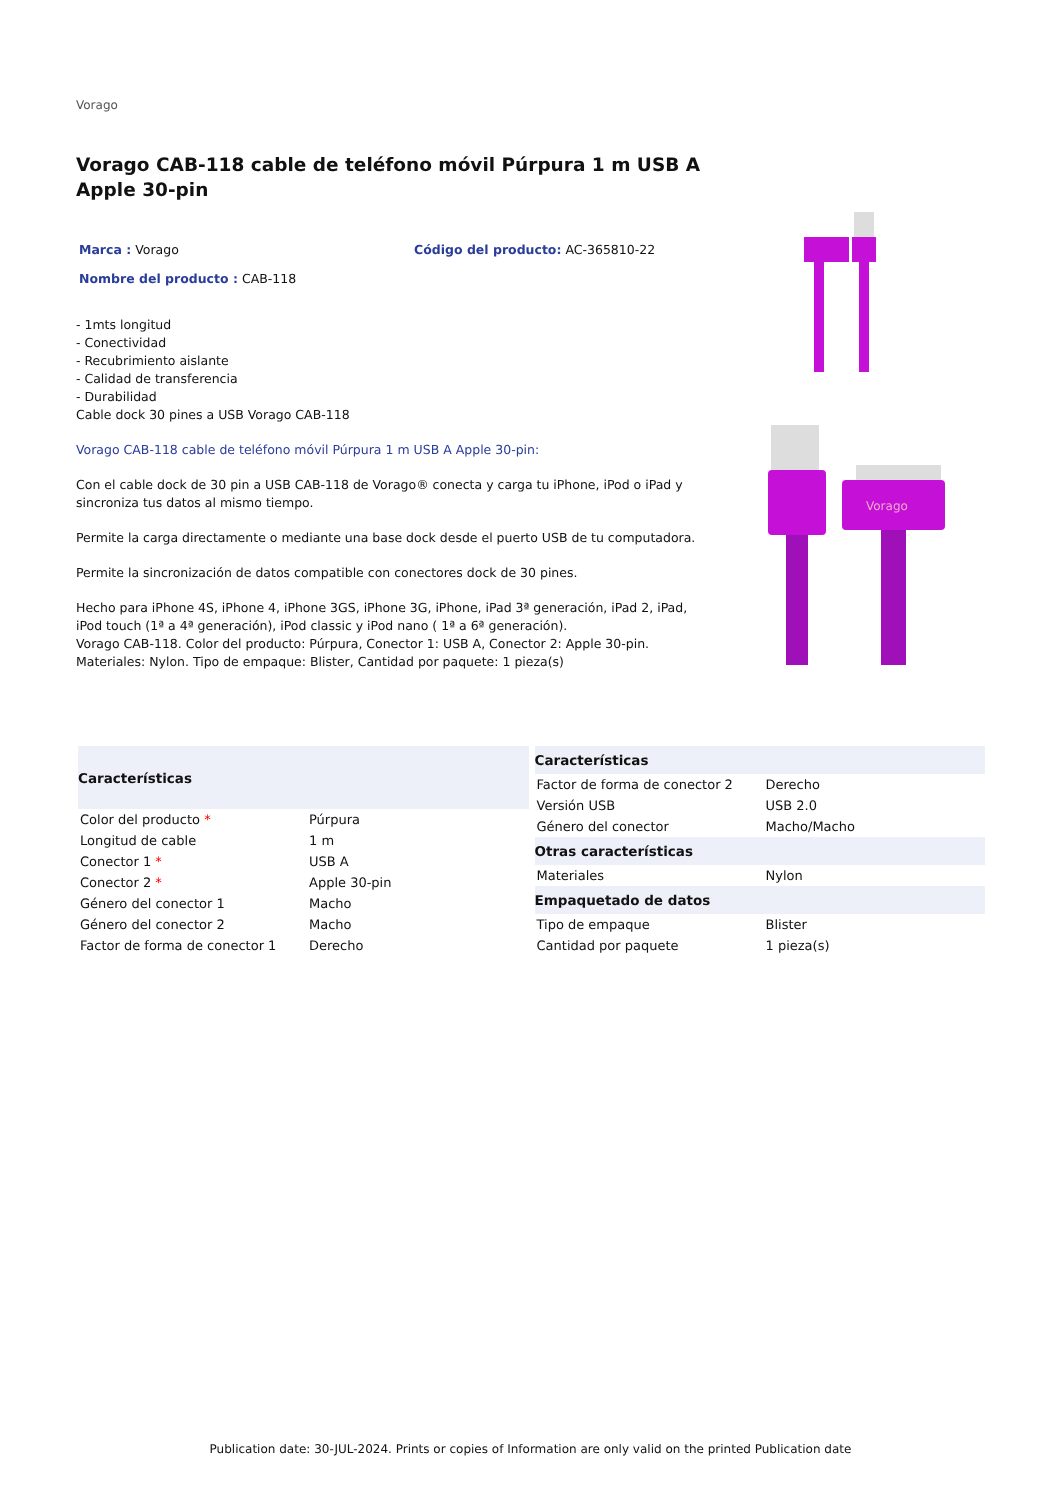Vorago
Vorago CAB-118 cable de teléfono móvil Púrpura 1 m USB A Apple 30-pin
Marca : Vorago Código del producto: AC-365810-22
Nombre del producto : CAB-118
- 1mts longitud
- Conectividad
- Recubrimiento aislante
- Calidad de transferencia
- Durabilidad
Cable dock 30 pines a USB Vorago CAB-118
Vorago CAB-118 cable de teléfono móvil Púrpura 1 m USB A Apple 30-pin:
Con el cable dock de 30 pin a USB CAB-118 de Vorago® conecta y carga tu iPhone, iPod o iPad y sincroniza tus datos al mismo tiempo.
Permite la carga directamente o mediante una base dock desde el puerto USB de tu computadora.
Permite la sincronización de datos compatible con conectores dock de 30 pines.
Hecho para iPhone 4S, iPhone 4, iPhone 3GS, iPhone 3G, iPhone, iPad 3ª generación, iPad 2, iPad, iPod touch (1ª a 4ª generación), iPod classic y iPod nano ( 1ª a 6ª generación).
Vorago CAB-118. Color del producto: Púrpura, Conector 1: USB A, Conector 2: Apple 30-pin. Materiales: Nylon. Tipo de empaque: Blister, Cantidad por paquete: 1 pieza(s)
Vorago
| Características | |
| --- | --- |
| Color del producto * | Púrpura |
| Longitud de cable | 1 m |
| Conector 1 * | USB A |
| Conector 2 * | Apple 30-pin |
| Género del conector 1 | Macho |
| Género del conector 2 | Macho |
| Factor de forma de conector 1 | Derecho |
| Características | |
| --- | --- |
| Factor de forma de conector 2 | Derecho |
| Versión USB | USB 2.0 |
| Género del conector | Macho/Macho |
| Otras características | |
| Materiales | Nylon |
| Empaquetado de datos | |
| Tipo de empaque | Blister |
| Cantidad por paquete | 1 pieza(s) |
Publication date: 30-JUL-2024. Prints or copies of Information are only valid on the printed Publication date